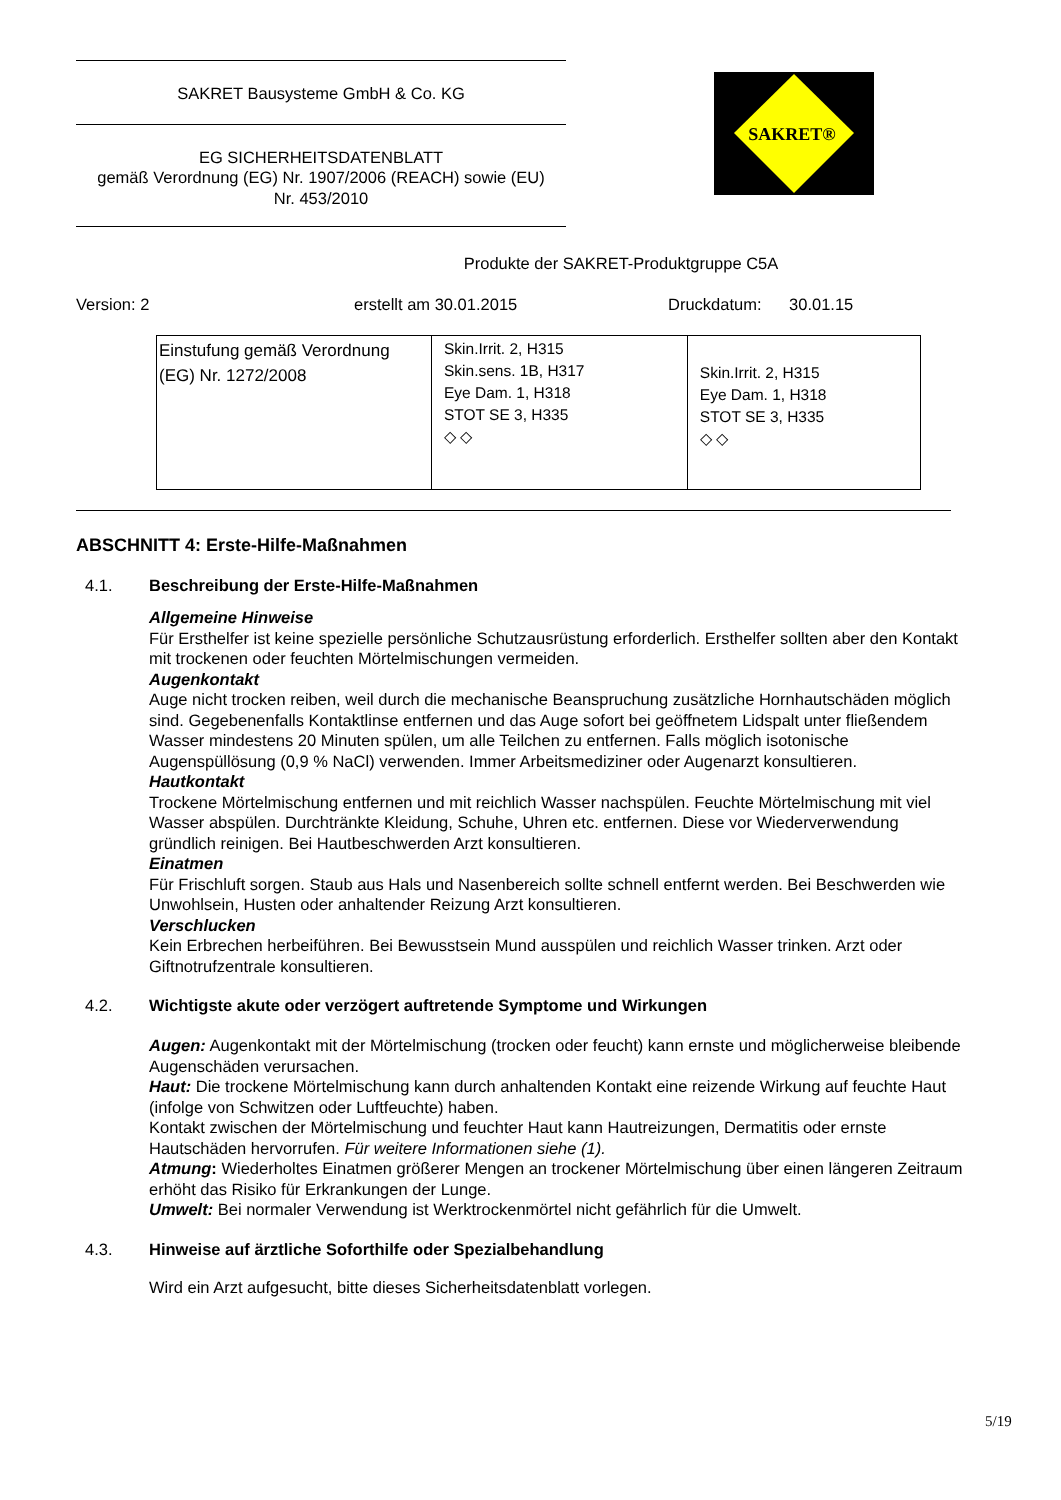SAKRET Bausysteme GmbH & Co. KG
EG SICHERHEITSDATENBLATT
gemäß Verordnung (EG) Nr. 1907/2006 (REACH) sowie (EU)
Nr. 453/2010
SAKRET®
Produkte der SAKRET-Produktgruppe C5A
Version: 2 erstellt am 30.01.2015 Druckdatum: 30.01.15
| Einstufung gemäß Verordnung (EG) Nr. 1272/2008 | Skin.Irrit. 2, H315 Skin.sens. 1B, H317 Eye Dam. 1, H318 STOT SE 3, H335 ◇ ◇ | Skin.Irrit. 2, H315 Eye Dam. 1, H318 STOT SE 3, H335 ◇ ◇ |
ABSCHNITT 4: Erste-Hilfe-Maßnahmen
4.1. Beschreibung der Erste-Hilfe-Maßnahmen
Allgemeine Hinweise
Für Ersthelfer ist keine spezielle persönliche Schutzausrüstung erforderlich. Ersthelfer sollten aber den Kontakt mit trockenen oder feuchten Mörtelmischungen vermeiden.
Augenkontakt
Auge nicht trocken reiben, weil durch die mechanische Beanspruchung zusätzliche Hornhautschäden möglich sind. Gegebenenfalls Kontaktlinse entfernen und das Auge sofort bei geöffnetem Lidspalt unter fließendem Wasser mindestens 20 Minuten spülen, um alle Teilchen zu entfernen. Falls möglich isotonische Augenspüllösung (0,9 % NaCl) verwenden. Immer Arbeitsmediziner oder Augenarzt konsultieren.
Hautkontakt
Trockene Mörtelmischung entfernen und mit reichlich Wasser nachspülen. Feuchte Mörtelmischung mit viel Wasser abspülen. Durchtränkte Kleidung, Schuhe, Uhren etc. entfernen. Diese vor Wiederverwendung gründlich reinigen. Bei Hautbeschwerden Arzt konsultieren.
Einatmen
Für Frischluft sorgen. Staub aus Hals und Nasenbereich sollte schnell entfernt werden. Bei Beschwerden wie Unwohlsein, Husten oder anhaltender Reizung Arzt konsultieren.
Verschlucken
Kein Erbrechen herbeiführen. Bei Bewusstsein Mund ausspülen und reichlich Wasser trinken. Arzt oder Giftnotrufzentrale konsultieren.
4.2. Wichtigste akute oder verzögert auftretende Symptome und Wirkungen
Augen: Augenkontakt mit der Mörtelmischung (trocken oder feucht) kann ernste und möglicherweise bleibende Augenschäden verursachen.
Haut: Die trockene Mörtelmischung kann durch anhaltenden Kontakt eine reizende Wirkung auf feuchte Haut (infolge von Schwitzen oder Luftfeuchte) haben.
Kontakt zwischen der Mörtelmischung und feuchter Haut kann Hautreizungen, Dermatitis oder ernste Hautschäden hervorrufen. Für weitere Informationen siehe (1).
Atmung: Wiederholtes Einatmen größerer Mengen an trockener Mörtelmischung über einen längeren Zeitraum erhöht das Risiko für Erkrankungen der Lunge.
Umwelt: Bei normaler Verwendung ist Werktrockenmörtel nicht gefährlich für die Umwelt.
4.3. Hinweise auf ärztliche Soforthilfe oder Spezialbehandlung
Wird ein Arzt aufgesucht, bitte dieses Sicherheitsdatenblatt vorlegen.
5/19